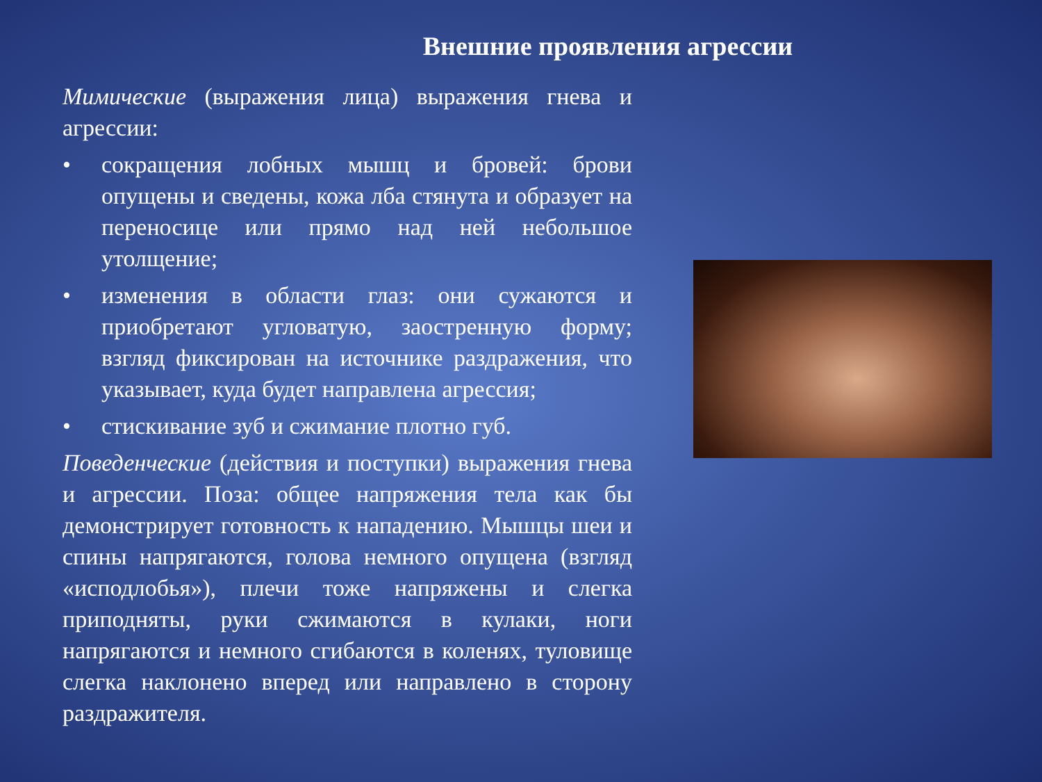Внешние проявления агрессии
Мимические (выражения лица) выражения гнева и агрессии:
• сокращения лобных мышц и бровей: брови опущены и сведены, кожа лба стянута и образует на переносице или прямо над ней небольшое утолщение;
• изменения в области глаз: они сужаются и приобретают угловатую, заостренную форму; взгляд фиксирован на источнике раздражения, что указывает, куда будет направлена агрессия;
• стискивание зуб и сжимание плотно губ.
Поведенческие (действия и поступки) выражения гнева и агрессии. Поза: общее напряжения тела как бы демонстрирует готовность к нападению. Мышцы шеи и спины напрягаются, голова немного опущена (взгляд «исподлобья»), плечи тоже напряжены и слегка приподняты, руки сжимаются в кулаки, ноги напрягаются и немного сгибаются в коленях, туловище слегка наклонено вперед или направлено в сторону раздражителя.